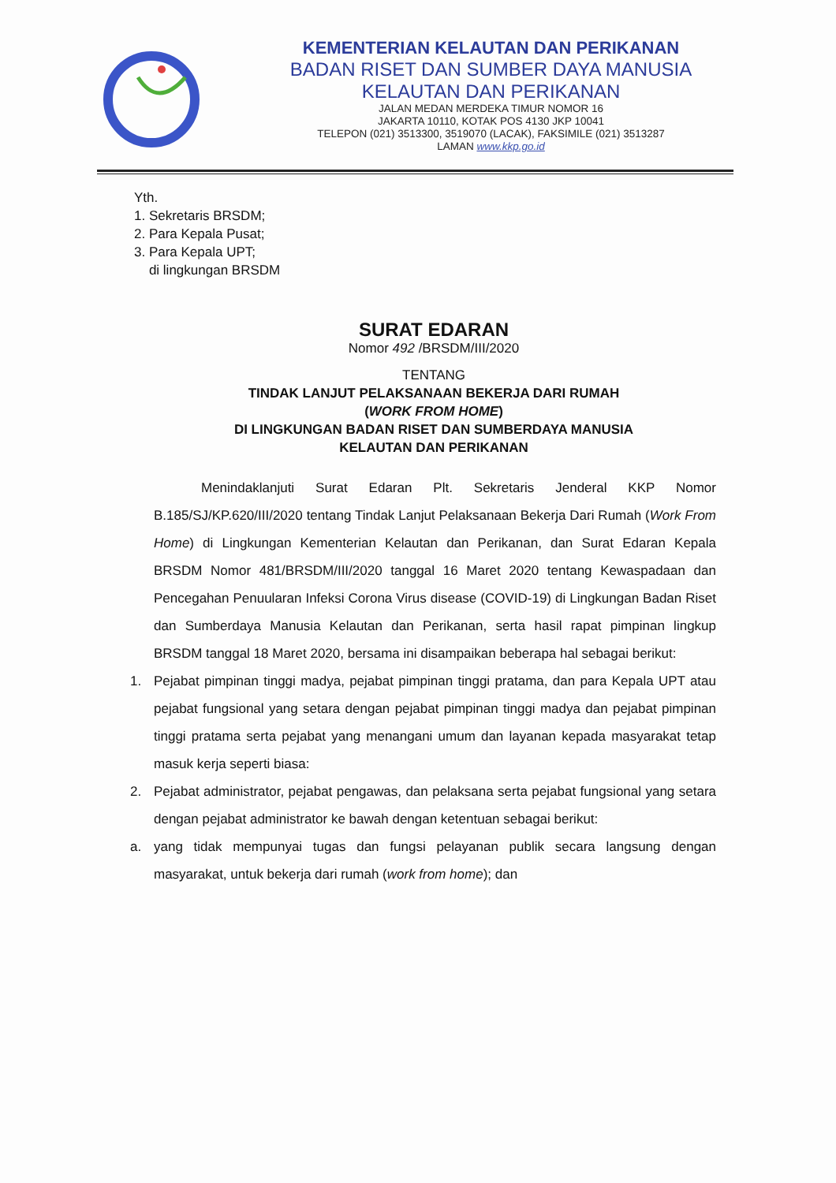KEMENTERIAN KELAUTAN DAN PERIKANAN
BADAN RISET DAN SUMBER DAYA MANUSIA
KELAUTAN DAN PERIKANAN
JALAN MEDAN MERDEKA TIMUR NOMOR 16
JAKARTA 10110, KOTAK POS 4130 JKP 10041
TELEPON (021) 3513300, 3519070 (LACAK), FAKSIMILE (021) 3513287
LAMAN www.kkp.go.id
Yth.
1. Sekretaris BRSDM;
2. Para Kepala Pusat;
3. Para Kepala UPT;
di lingkungan BRSDM
SURAT EDARAN
Nomor 492 /BRSDM/III/2020
TENTANG
TINDAK LANJUT PELAKSANAAN BEKERJA DARI RUMAH
(WORK FROM HOME)
DI LINGKUNGAN BADAN RISET DAN SUMBERDAYA MANUSIA
KELAUTAN DAN PERIKANAN
Menindaklanjuti Surat Edaran Plt. Sekretaris Jenderal KKP Nomor B.185/SJ/KP.620/III/2020 tentang Tindak Lanjut Pelaksanaan Bekerja Dari Rumah (Work From Home) di Lingkungan Kementerian Kelautan dan Perikanan, dan Surat Edaran Kepala BRSDM Nomor 481/BRSDM/III/2020 tanggal 16 Maret 2020 tentang Kewaspadaan dan Pencegahan Penuularan Infeksi Corona Virus disease (COVID-19) di Lingkungan Badan Riset dan Sumberdaya Manusia Kelautan dan Perikanan, serta hasil rapat pimpinan lingkup BRSDM tanggal 18 Maret 2020, bersama ini disampaikan beberapa hal sebagai berikut:
1. Pejabat pimpinan tinggi madya, pejabat pimpinan tinggi pratama, dan para Kepala UPT atau pejabat fungsional yang setara dengan pejabat pimpinan tinggi madya dan pejabat pimpinan tinggi pratama serta pejabat yang menangani umum dan layanan kepada masyarakat tetap masuk kerja seperti biasa:
2. Pejabat administrator, pejabat pengawas, dan pelaksana serta pejabat fungsional yang setara dengan pejabat administrator ke bawah dengan ketentuan sebagai berikut:
a. yang tidak mempunyai tugas dan fungsi pelayanan publik secara langsung dengan masyarakat, untuk bekerja dari rumah (work from home); dan